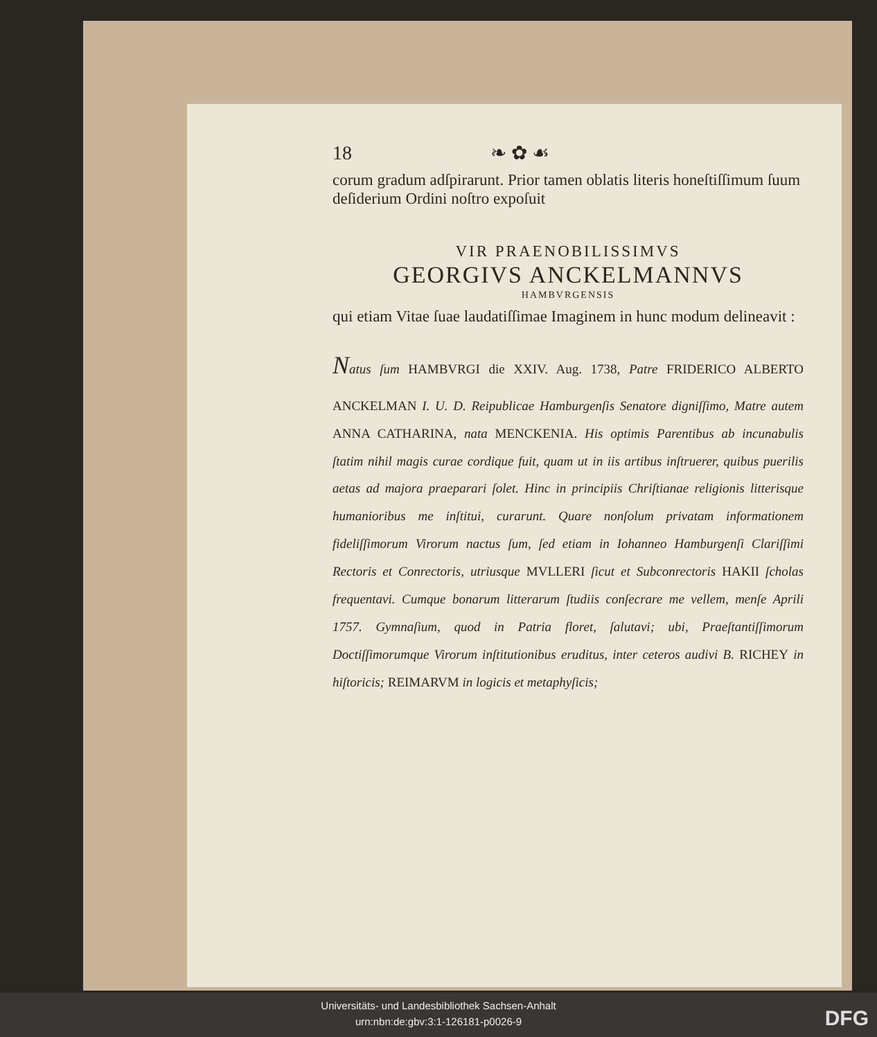18 ❧ ✿ ☙
corum gradum adſpirarunt. Prior tamen oblatis literis honeſtiſſimum ſuum deſiderium Ordini noſtro expoſuit
VIR PRAENOBILISSIMVS
GEORGIVS ANCKELMANNVS
HAMBVRGENSIS
qui etiam Vitae ſuae laudatiſſimae Imaginem in hunc modum delineavit :
Natus ſum HAMBVRGI die XXIV. Aug. 1738, Patre FRIDERICO ALBERTO ANCKELMAN I. U. D. Reipublicae Hamburgenſis Senatore digniſſimo, Matre autem ANNA CATHARINA, nata MENCKENIA. His optimis Parentibus ab incunabulis ſtatim nihil magis curae cordique fuit, quam ut in iis artibus inſtruerer, quibus puerilis aetas ad majora praeparari ſolet. Hinc in principiis Chriſtianae religionis litterisque humanioribus me inſtitui, curarunt. Quare nonſolum privatam informationem fideliſſimorum Virorum nactus ſum, ſed etiam in Iohanneo Hamburgenſi Clariſſimi Rectoris et Conrectoris, utriusque MVLLERI ſicut et Subconrectoris HAKII ſcholas frequentavi. Cumque bonarum litterarum ſtudiis conſecrare me vellem, menſe Aprili 1757. Gymnaſium, quod in Patria floret, ſalutavi; ubi, Praeſtantiſſimorum Doctiſſimorumque Virorum inſtitutionibus eruditus, inter ceteros audivi B. RICHEY in hiſtoricis; REIMARVM in logicis et metaphyſicis;
Universitäts- und Landesbibliothek Sachsen-Anhalt
urn:nbn:de:gbv:3:1-126181-p0026-9
DFG